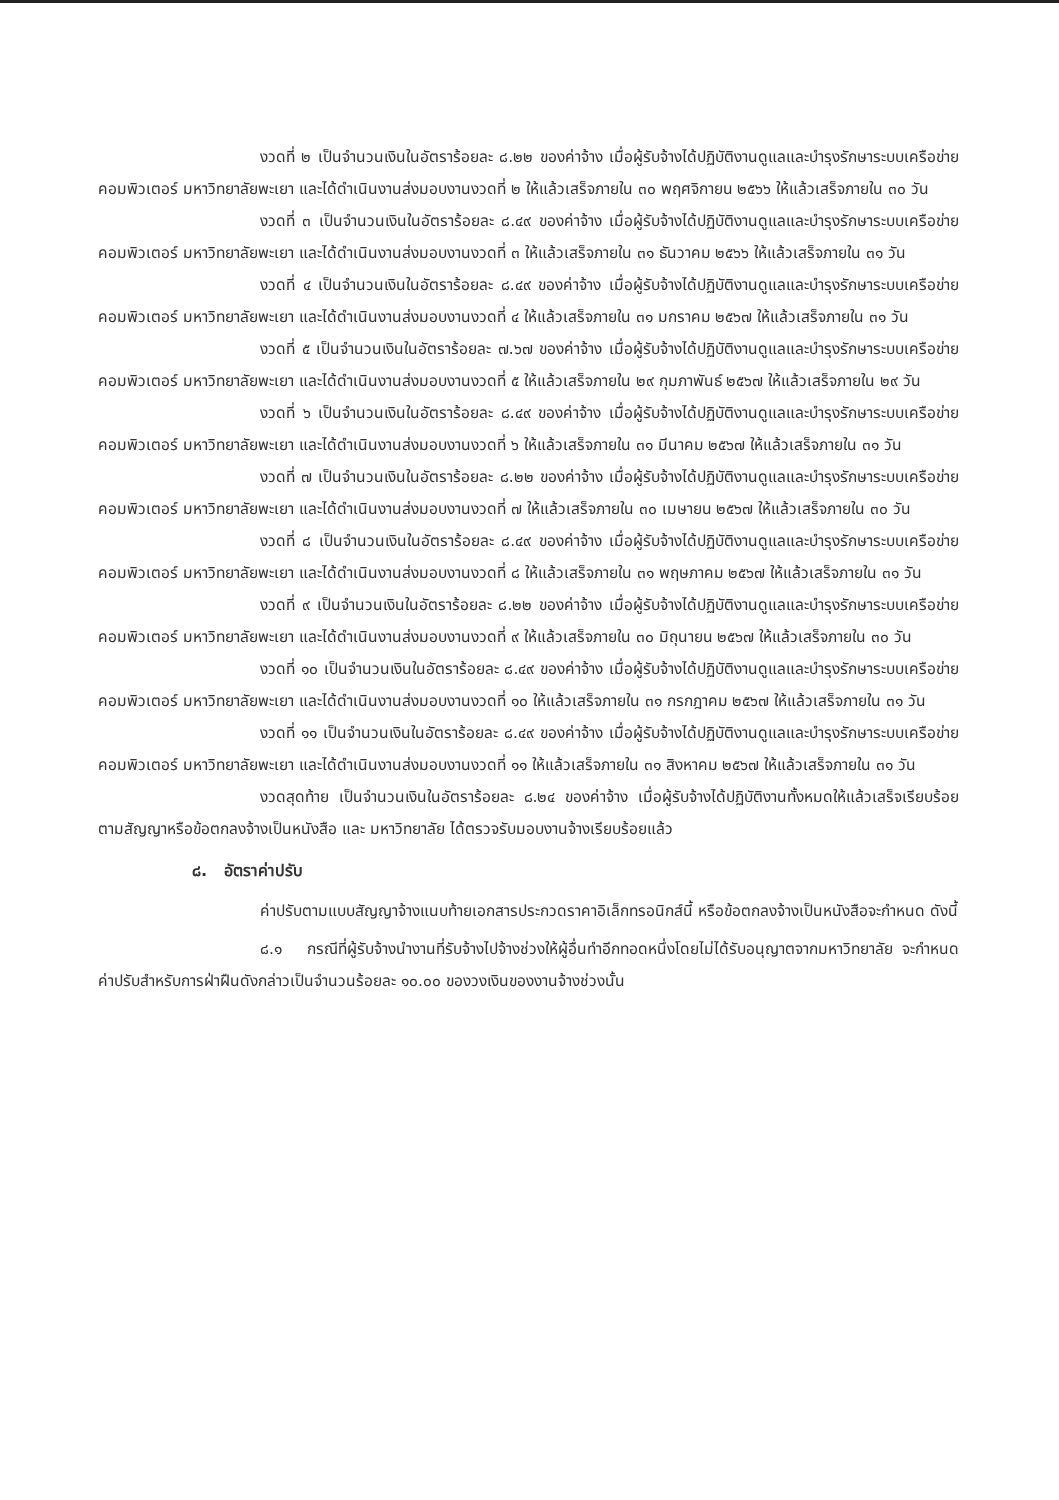งวดที่ ๒ เป็นจำนวนเงินในอัตราร้อยละ ๘.๒๒ ของค่าจ้าง เมื่อผู้รับจ้างได้ปฏิบัติงานดูแลและบำรุงรักษาระบบเครือข่ายคอมพิวเตอร์ มหาวิทยาลัยพะเยา และได้ดำเนินงานส่งมอบงานงวดที่ ๒ ให้แล้วเสร็จภายใน ๓๐ พฤศจิกายน ๒๕๖๖ ให้แล้วเสร็จภายใน ๓๐ วัน
งวดที่ ๓ เป็นจำนวนเงินในอัตราร้อยละ ๘.๔๙ ของค่าจ้าง เมื่อผู้รับจ้างได้ปฏิบัติงานดูแลและบำรุงรักษาระบบเครือข่ายคอมพิวเตอร์ มหาวิทยาลัยพะเยา และได้ดำเนินงานส่งมอบงานงวดที่ ๓ ให้แล้วเสร็จภายใน ๓๑ ธันวาคม ๒๕๖๖ ให้แล้วเสร็จภายใน ๓๑ วัน
งวดที่ ๔ เป็นจำนวนเงินในอัตราร้อยละ ๘.๔๙ ของค่าจ้าง เมื่อผู้รับจ้างได้ปฏิบัติงานดูแลและบำรุงรักษาระบบเครือข่ายคอมพิวเตอร์ มหาวิทยาลัยพะเยา และได้ดำเนินงานส่งมอบงานงวดที่ ๔ ให้แล้วเสร็จภายใน ๓๑ มกราคม ๒๕๖๗ ให้แล้วเสร็จภายใน ๓๑ วัน
งวดที่ ๕ เป็นจำนวนเงินในอัตราร้อยละ ๗.๖๗ ของค่าจ้าง เมื่อผู้รับจ้างได้ปฏิบัติงานดูแลและบำรุงรักษาระบบเครือข่ายคอมพิวเตอร์ มหาวิทยาลัยพะเยา และได้ดำเนินงานส่งมอบงานงวดที่ ๕ ให้แล้วเสร็จภายใน ๒๙ กุมภาพันธ์ ๒๕๖๗ ให้แล้วเสร็จภายใน ๒๙ วัน
งวดที่ ๖ เป็นจำนวนเงินในอัตราร้อยละ ๘.๔๙ ของค่าจ้าง เมื่อผู้รับจ้างได้ปฏิบัติงานดูแลและบำรุงรักษาระบบเครือข่ายคอมพิวเตอร์ มหาวิทยาลัยพะเยา และได้ดำเนินงานส่งมอบงานงวดที่ ๖ ให้แล้วเสร็จภายใน ๓๑ มีนาคม ๒๕๖๗ ให้แล้วเสร็จภายใน ๓๑ วัน
งวดที่ ๗ เป็นจำนวนเงินในอัตราร้อยละ ๘.๒๒ ของค่าจ้าง เมื่อผู้รับจ้างได้ปฏิบัติงานดูแลและบำรุงรักษาระบบเครือข่ายคอมพิวเตอร์ มหาวิทยาลัยพะเยา และได้ดำเนินงานส่งมอบงานงวดที่ ๗ ให้แล้วเสร็จภายใน ๓๐ เมษายน ๒๕๖๗ ให้แล้วเสร็จภายใน ๓๐ วัน
งวดที่ ๘ เป็นจำนวนเงินในอัตราร้อยละ ๘.๔๙ ของค่าจ้าง เมื่อผู้รับจ้างได้ปฏิบัติงานดูแลและบำรุงรักษาระบบเครือข่ายคอมพิวเตอร์ มหาวิทยาลัยพะเยา และได้ดำเนินงานส่งมอบงานงวดที่ ๘ ให้แล้วเสร็จภายใน ๓๑ พฤษภาคม ๒๕๖๗ ให้แล้วเสร็จภายใน ๓๑ วัน
งวดที่ ๙ เป็นจำนวนเงินในอัตราร้อยละ ๘.๒๒ ของค่าจ้าง เมื่อผู้รับจ้างได้ปฏิบัติงานดูแลและบำรุงรักษาระบบเครือข่ายคอมพิวเตอร์ มหาวิทยาลัยพะเยา และได้ดำเนินงานส่งมอบงานงวดที่ ๙ ให้แล้วเสร็จภายใน ๓๐ มิถุนายน ๒๕๖๗ ให้แล้วเสร็จภายใน ๓๐ วัน
งวดที่ ๑๐ เป็นจำนวนเงินในอัตราร้อยละ ๘.๔๙ ของค่าจ้าง เมื่อผู้รับจ้างได้ปฏิบัติงานดูแลและบำรุงรักษาระบบเครือข่ายคอมพิวเตอร์ มหาวิทยาลัยพะเยา และได้ดำเนินงานส่งมอบงานงวดที่ ๑๐ ให้แล้วเสร็จภายใน ๓๑ กรกฎาคม ๒๕๖๗ ให้แล้วเสร็จภายใน ๓๑ วัน
งวดที่ ๑๑ เป็นจำนวนเงินในอัตราร้อยละ ๘.๔๙ ของค่าจ้าง เมื่อผู้รับจ้างได้ปฏิบัติงานดูแลและบำรุงรักษาระบบเครือข่ายคอมพิวเตอร์ มหาวิทยาลัยพะเยา และได้ดำเนินงานส่งมอบงานงวดที่ ๑๑ ให้แล้วเสร็จภายใน ๓๑ สิงหาคม ๒๕๖๗ ให้แล้วเสร็จภายใน ๓๑ วัน
งวดสุดท้าย เป็นจำนวนเงินในอัตราร้อยละ ๘.๒๔ ของค่าจ้าง เมื่อผู้รับจ้างได้ปฏิบัติงานทั้งหมดให้แล้วเสร็จเรียบร้อยตามสัญญาหรือข้อตกลงจ้างเป็นหนังสือ และ มหาวิทยาลัย ได้ตรวจรับมอบงานจ้างเรียบร้อยแล้ว
๘. อัตราค่าปรับ
ค่าปรับตามแบบสัญญาจ้างแนบท้ายเอกสารประกวดราคาอิเล็กทรอนิกส์นี้ หรือข้อตกลงจ้างเป็นหนังสือจะกำหนด ดังนี้
๘.๑ กรณีที่ผู้รับจ้างนำงานที่รับจ้างไปจ้างช่วงให้ผู้อื่นทำอีกทอดหนึ่งโดยไม่ได้รับอนุญาตจากมหาวิทยาลัย จะกำหนดค่าปรับสำหรับการฝ่าฝืนดังกล่าวเป็นจำนวนร้อยละ ๑๐.๐๐ ของวงเงินของงานจ้างช่วงนั้น